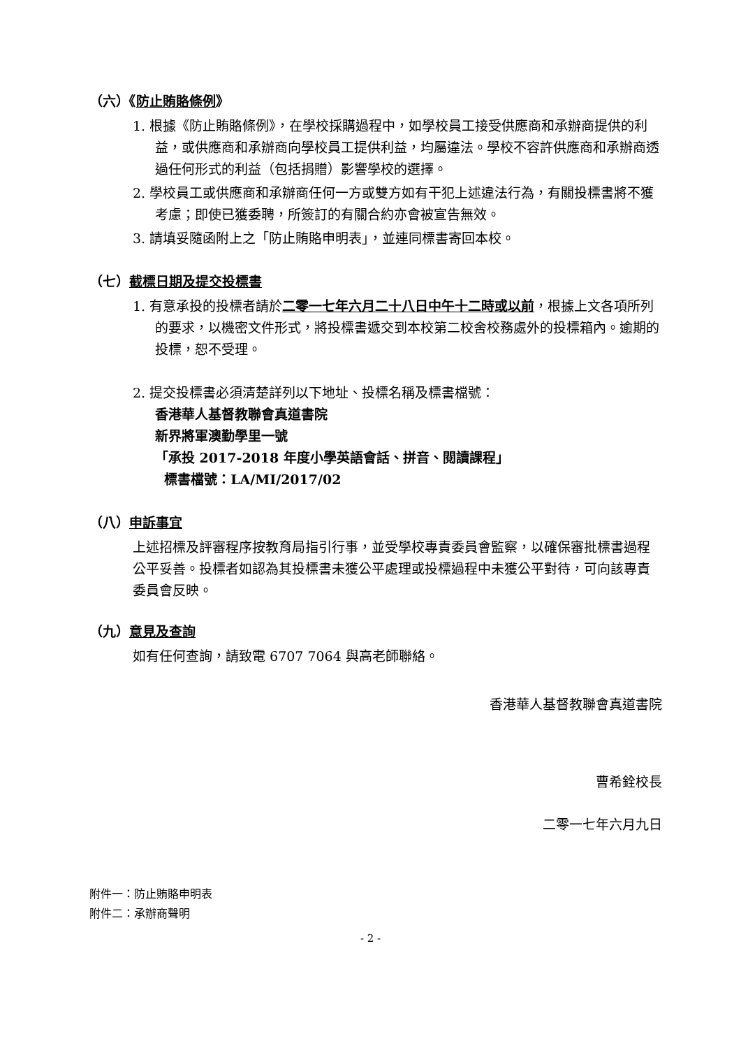（六）《防止賄賂條例》
1. 根據《防止賄賂條例》，在學校採購過程中，如學校員工接受供應商和承辦商提供的利益，或供應商和承辦商向學校員工提供利益，均屬違法。學校不容許供應商和承辦商透過任何形式的利益（包括捐贈）影響學校的選擇。
2. 學校員工或供應商和承辦商任何一方或雙方如有干犯上述違法行為，有關投標書將不獲考慮；即使已獲委聘，所簽訂的有關合約亦會被宣告無效。
3. 請填妥隨函附上之「防止賄賂申明表」，並連同標書寄回本校。
（七）截標日期及提交投標書
1. 有意承投的投標者請於二零一七年六月二十八日中午十二時或以前，根據上文各項所列的要求，以機密文件形式，將投標書遞交到本校第二校舍校務處外的投標箱內。逾期的投標，恕不受理。
2. 提交投標書必須清楚詳列以下地址、投標名稱及標書檔號：
香港華人基督教聯會真道書院
新界將軍澳勤學里一號
「承投 2017-2018 年度小學英語會話、拼音、閱讀課程」
標書檔號：LA/MI/2017/02
（八）申訴事宜
上述招標及評審程序按教育局指引行事，並受學校專責委員會監察，以確保審批標書過程公平妥善。投標者如認為其投標書未獲公平處理或投標過程中未獲公平對待，可向該專責委員會反映。
（九）意見及查詢
如有任何查詢，請致電 6707 7064 與高老師聯絡。
香港華人基督教聯會真道書院
曹希銓校長
二零一七年六月九日
附件一：防止賄賂申明表
附件二：承辦商聲明
- 2 -